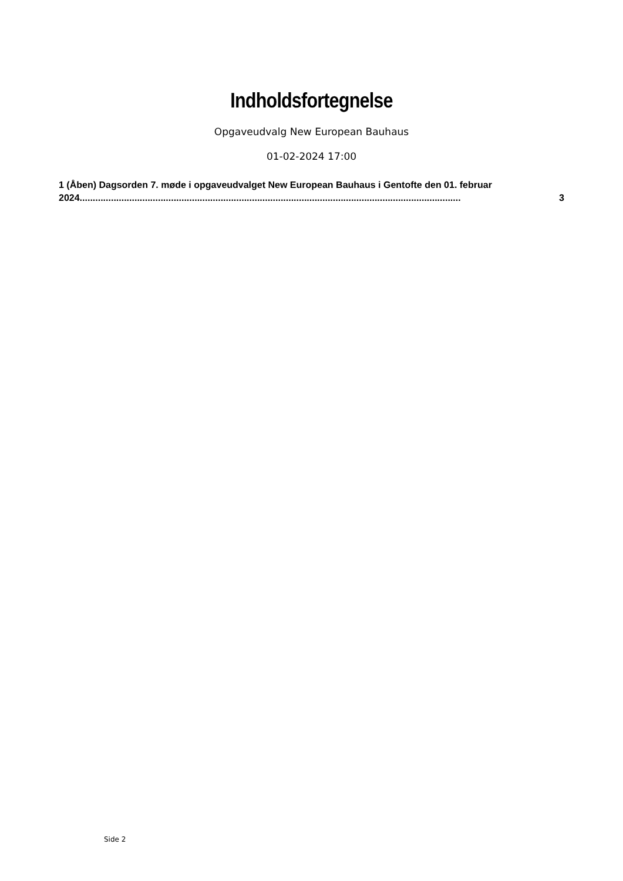Indholdsfortegnelse
Opgaveudvalg New European Bauhaus
01-02-2024 17:00
1 (Åben) Dagsorden 7. møde i opgaveudvalget New European Bauhaus i Gentofte den 01. februar
2024.................................................................................................................................................. 3
Side 2